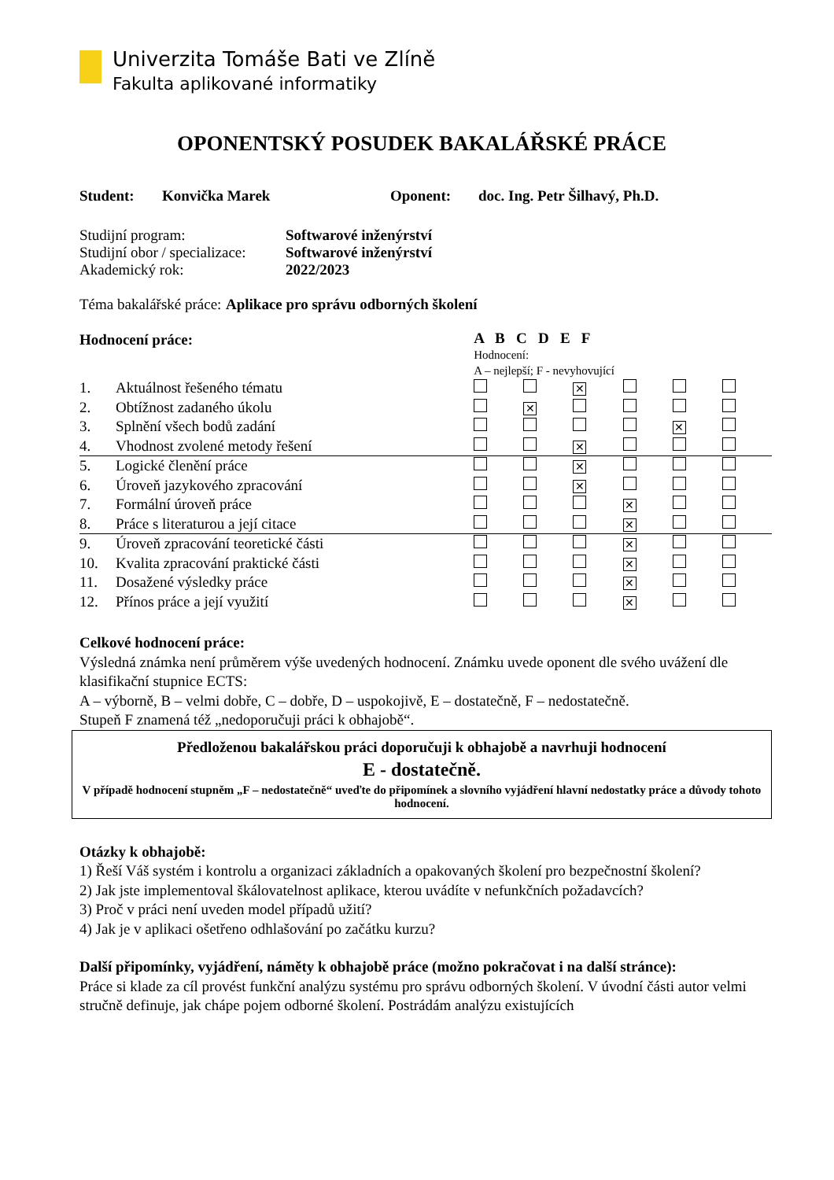Univerzita Tomáše Bati ve Zlíně
Fakulta aplikované informatiky
OPONENTSKÝ POSUDEK BAKALÁŘSKÉ PRÁCE
Student: Konvička Marek Oponent: doc. Ing. Petr Šilhavý, Ph.D.
| Studijní program: | Softwarové inženýrství |
| Studijní obor / specializace: | Softwarové inženýrství |
| Akademický rok: | 2022/2023 |
| Téma bakalářské práce: | Aplikace pro správu odborných školení |
| Hodnocení práce: | | A B C D E F Hodnocení: A – nejlepší; F - nevyhovující | | | | | |
| 1. | Aktuálnost řešeného tématu | | | ✕ | | | |
| 2. | Obtížnost zadaného úkolu | | ✕ | | | | |
| 3. | Splnění všech bodů zadání | | | | | ✕ | |
| 4. | Vhodnost zvolené metody řešení | | | ✕ | | | |
| 5. | Logické členění práce | | | ✕ | | | |
| 6. | Úroveň jazykového zpracování | | | ✕ | | | |
| 7. | Formální úroveň práce | | | | ✕ | | |
| 8. | Práce s literaturou a její citace | | | | ✕ | | |
| 9. | Úroveň zpracování teoretické části | | | | ✕ | | |
| 10. | Kvalita zpracování praktické části | | | | ✕ | | |
| 11. | Dosažené výsledky práce | | | | ✕ | | |
| 12. | Přínos práce a její využití | | | | ✕ | | |
Celkové hodnocení práce:
Výsledná známka není průměrem výše uvedených hodnocení. Známku uvede oponent dle svého uvážení dle klasifikační stupnice ECTS:
A – výborně, B – velmi dobře, C – dobře, D – uspokojivě, E – dostatečně, F – nedostatečně.
Stupeň F znamená též „nedoporučuji práci k obhajobě“.
Předloženou bakalářskou práci doporučuji k obhajobě a navrhuji hodnocení
E - dostatečně.
V případě hodnocení stupněm „F – nedostatečně“ uveďte do připomínek a slovního vyjádření hlavní nedostatky práce a důvody tohoto hodnocení.
Otázky k obhajobě:
1) Řeší Váš systém i kontrolu a organizaci základních a opakovaných školení pro bezpečnostní školení?
2) Jak jste implementoval škálovatelnost aplikace, kterou uvádíte v nefunkčních požadavcích?
3) Proč v práci není uveden model případů užití?
4) Jak je v aplikaci ošetřeno odhlašování po začátku kurzu?
Další připomínky, vyjádření, náměty k obhajobě práce (možno pokračovat i na další stránce):
Práce si klade za cíl provést funkční analýzu systému pro správu odborných školení. V úvodní části autor velmi stručně definuje, jak chápe pojem odborné školení. Postrádám analýzu existujících